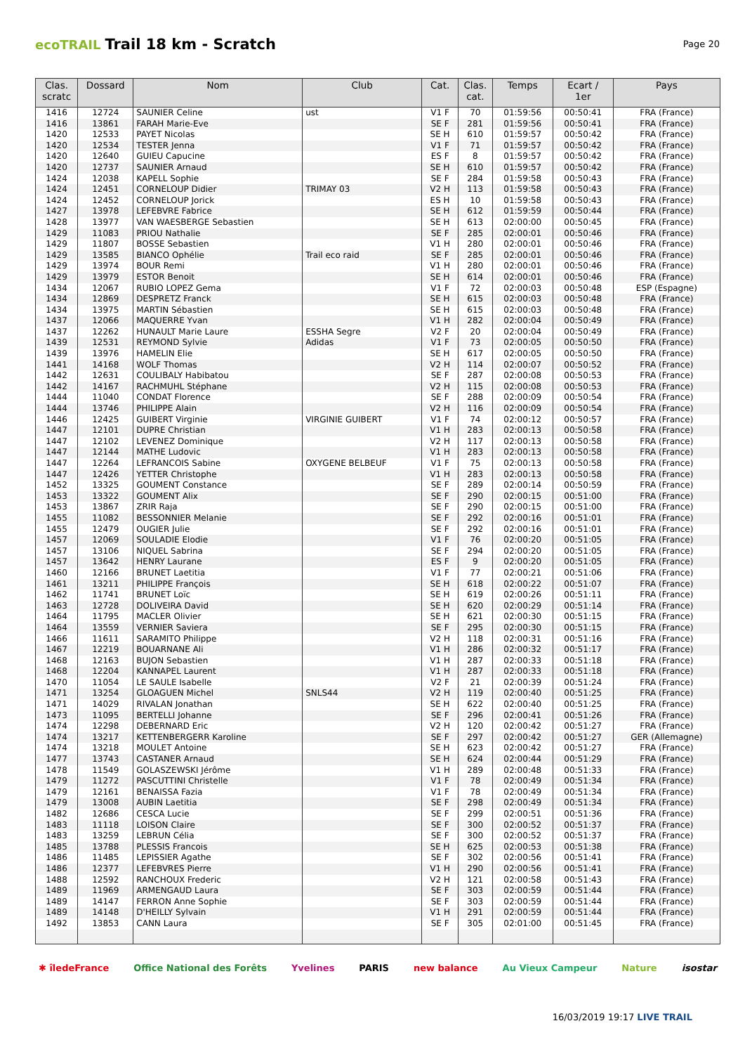ecoTRAIL Trail 18 km - Scratch
Page 20
| Clas. scratc | Dossard | Nom | Club | Cat. | Clas. cat. | Temps | Ecart / 1er | Pays |
| --- | --- | --- | --- | --- | --- | --- | --- | --- |
| 1416 | 12724 | SAUNIER Celine | ust | V1 F | 70 | 01:59:56 | 00:50:41 | FRA (France) |
| 1416 | 13861 | FARAH Marie-Eve | | SE F | 281 | 01:59:56 | 00:50:41 | FRA (France) |
| 1420 | 12533 | PAYET Nicolas | | SE H | 610 | 01:59:57 | 00:50:42 | FRA (France) |
| 1420 | 12534 | TESTER Jenna | | V1 F | 71 | 01:59:57 | 00:50:42 | FRA (France) |
| 1420 | 12640 | GUIEU Capucine | | ES F | 8 | 01:59:57 | 00:50:42 | FRA (France) |
| 1420 | 12737 | SAUNIER Arnaud | | SE H | 610 | 01:59:57 | 00:50:42 | FRA (France) |
| 1424 | 12038 | KAPELL Sophie | | SE F | 284 | 01:59:58 | 00:50:43 | FRA (France) |
| 1424 | 12451 | CORNELOUP Didier | TRIMAY 03 | V2 H | 113 | 01:59:58 | 00:50:43 | FRA (France) |
| 1424 | 12452 | CORNELOUP Jorick | | ES H | 10 | 01:59:58 | 00:50:43 | FRA (France) |
| 1427 | 13978 | LEFEBVRE Fabrice | | SE H | 612 | 01:59:59 | 00:50:44 | FRA (France) |
| 1428 | 13977 | VAN WAESBERGE Sebastien | | SE H | 613 | 02:00:00 | 00:50:45 | FRA (France) |
| 1429 | 11083 | PRIOU Nathalie | | SE F | 285 | 02:00:01 | 00:50:46 | FRA (France) |
| 1429 | 11807 | BOSSE Sebastien | | V1 H | 280 | 02:00:01 | 00:50:46 | FRA (France) |
| 1429 | 13585 | BIANCO Ophélie | Trail eco raid | SE F | 285 | 02:00:01 | 00:50:46 | FRA (France) |
| 1429 | 13974 | BOUR Remi | | V1 H | 280 | 02:00:01 | 00:50:46 | FRA (France) |
| 1429 | 13979 | ESTOR Benoit | | SE H | 614 | 02:00:01 | 00:50:46 | FRA (France) |
| 1434 | 12067 | RUBIO LOPEZ Gema | | V1 F | 72 | 02:00:03 | 00:50:48 | ESP (Espagne) |
| 1434 | 12869 | DESPRETZ Franck | | SE H | 615 | 02:00:03 | 00:50:48 | FRA (France) |
| 1434 | 13975 | MARTIN Sébastien | | SE H | 615 | 02:00:03 | 00:50:48 | FRA (France) |
| 1437 | 12066 | MAQUERRE Yvan | | V1 H | 282 | 02:00:04 | 00:50:49 | FRA (France) |
| 1437 | 12262 | HUNAULT Marie Laure | ESSHA Segre | V2 F | 20 | 02:00:04 | 00:50:49 | FRA (France) |
| 1439 | 12531 | REYMOND Sylvie | Adidas | V1 F | 73 | 02:00:05 | 00:50:50 | FRA (France) |
| 1439 | 13976 | HAMELIN Elie | | SE H | 617 | 02:00:05 | 00:50:50 | FRA (France) |
| 1441 | 14168 | WOLF Thomas | | V2 H | 114 | 02:00:07 | 00:50:52 | FRA (France) |
| 1442 | 12631 | COULIBALY Habibatou | | SE F | 287 | 02:00:08 | 00:50:53 | FRA (France) |
| 1442 | 14167 | RACHMUHL Stéphane | | V2 H | 115 | 02:00:08 | 00:50:53 | FRA (France) |
| 1444 | 11040 | CONDAT Florence | | SE F | 288 | 02:00:09 | 00:50:54 | FRA (France) |
| 1444 | 13746 | PHILIPPE Alain | | V2 H | 116 | 02:00:09 | 00:50:54 | FRA (France) |
| 1446 | 12425 | GUIBERT Virginie | VIRGINIE GUIBERT | V1 F | 74 | 02:00:12 | 00:50:57 | FRA (France) |
| 1447 | 12101 | DUPRE Christian | | V1 H | 283 | 02:00:13 | 00:50:58 | FRA (France) |
| 1447 | 12102 | LEVENEZ Dominique | | V2 H | 117 | 02:00:13 | 00:50:58 | FRA (France) |
| 1447 | 12144 | MATHE Ludovic | | V1 H | 283 | 02:00:13 | 00:50:58 | FRA (France) |
| 1447 | 12264 | LEFRANCOIS Sabine | OXYGENE BELBEUF | V1 F | 75 | 02:00:13 | 00:50:58 | FRA (France) |
| 1447 | 12426 | YETTER Christophe | | V1 H | 283 | 02:00:13 | 00:50:58 | FRA (France) |
| 1452 | 13325 | GOUMENT Constance | | SE F | 289 | 02:00:14 | 00:50:59 | FRA (France) |
| 1453 | 13322 | GOUMENT Alix | | SE F | 290 | 02:00:15 | 00:51:00 | FRA (France) |
| 1453 | 13867 | ZRIR Raja | | SE F | 290 | 02:00:15 | 00:51:00 | FRA (France) |
| 1455 | 11082 | BESSONNIER Melanie | | SE F | 292 | 02:00:16 | 00:51:01 | FRA (France) |
| 1455 | 12479 | OUGIER Julie | | SE F | 292 | 02:00:16 | 00:51:01 | FRA (France) |
| 1457 | 12069 | SOULADIE Elodie | | V1 F | 76 | 02:00:20 | 00:51:05 | FRA (France) |
| 1457 | 13106 | NIQUEL Sabrina | | SE F | 294 | 02:00:20 | 00:51:05 | FRA (France) |
| 1457 | 13642 | HENRY Laurane | | ES F | 9 | 02:00:20 | 00:51:05 | FRA (France) |
| 1460 | 12166 | BRUNET Laetitia | | V1 F | 77 | 02:00:21 | 00:51:06 | FRA (France) |
| 1461 | 13211 | PHILIPPE François | | SE H | 618 | 02:00:22 | 00:51:07 | FRA (France) |
| 1462 | 11741 | BRUNET Loïc | | SE H | 619 | 02:00:26 | 00:51:11 | FRA (France) |
| 1463 | 12728 | DOLIVEIRA David | | SE H | 620 | 02:00:29 | 00:51:14 | FRA (France) |
| 1464 | 11795 | MACLER Olivier | | SE H | 621 | 02:00:30 | 00:51:15 | FRA (France) |
| 1464 | 13559 | VERNIER Saviera | | SE F | 295 | 02:00:30 | 00:51:15 | FRA (France) |
| 1466 | 11611 | SARAMITO Philippe | | V2 H | 118 | 02:00:31 | 00:51:16 | FRA (France) |
| 1467 | 12219 | BOUARNANE Ali | | V1 H | 286 | 02:00:32 | 00:51:17 | FRA (France) |
| 1468 | 12163 | BUJON Sebastien | | V1 H | 287 | 02:00:33 | 00:51:18 | FRA (France) |
| 1468 | 12204 | KANNAPEL Laurent | | V1 H | 287 | 02:00:33 | 00:51:18 | FRA (France) |
| 1470 | 11054 | LE SAULE Isabelle | | V2 F | 21 | 02:00:39 | 00:51:24 | FRA (France) |
| 1471 | 13254 | GLOAGUEN Michel | SNLS44 | V2 H | 119 | 02:00:40 | 00:51:25 | FRA (France) |
| 1471 | 14029 | RIVALAN Jonathan | | SE H | 622 | 02:00:40 | 00:51:25 | FRA (France) |
| 1473 | 11095 | BERTELLI Johanne | | SE F | 296 | 02:00:41 | 00:51:26 | FRA (France) |
| 1474 | 12298 | DEBERNARD Eric | | V2 H | 120 | 02:00:42 | 00:51:27 | FRA (France) |
| 1474 | 13217 | KETTENBERGERR Karoline | | SE F | 297 | 02:00:42 | 00:51:27 | GER (Allemagne) |
| 1474 | 13218 | MOULET Antoine | | SE H | 623 | 02:00:42 | 00:51:27 | FRA (France) |
| 1477 | 13743 | CASTANER Arnaud | | SE H | 624 | 02:00:44 | 00:51:29 | FRA (France) |
| 1478 | 11549 | GOLASZEWSKI Jérôme | | V1 H | 289 | 02:00:48 | 00:51:33 | FRA (France) |
| 1479 | 11272 | PASCUTTINI Christelle | | V1 F | 78 | 02:00:49 | 00:51:34 | FRA (France) |
| 1479 | 12161 | BENAISSA Fazia | | V1 F | 78 | 02:00:49 | 00:51:34 | FRA (France) |
| 1479 | 13008 | AUBIN Laetitia | | SE F | 298 | 02:00:49 | 00:51:34 | FRA (France) |
| 1482 | 12686 | CESCA Lucie | | SE F | 299 | 02:00:51 | 00:51:36 | FRA (France) |
| 1483 | 11118 | LOISON Claire | | SE F | 300 | 02:00:52 | 00:51:37 | FRA (France) |
| 1483 | 13259 | LEBRUN Célia | | SE F | 300 | 02:00:52 | 00:51:37 | FRA (France) |
| 1485 | 13788 | PLESSIS Francois | | SE H | 625 | 02:00:53 | 00:51:38 | FRA (France) |
| 1486 | 11485 | LEPISSIER Agathe | | SE F | 302 | 02:00:56 | 00:51:41 | FRA (France) |
| 1486 | 12377 | LEFEBVRES Pierre | | V1 H | 290 | 02:00:56 | 00:51:41 | FRA (France) |
| 1488 | 12592 | RANCHOUX Frederic | | V2 H | 121 | 02:00:58 | 00:51:43 | FRA (France) |
| 1489 | 11969 | ARMENGAUD Laura | | SE F | 303 | 02:00:59 | 00:51:44 | FRA (France) |
| 1489 | 14147 | FERRON Anne Sophie | | SE F | 303 | 02:00:59 | 00:51:44 | FRA (France) |
| 1489 | 14148 | D'HEILLY Sylvain | | V1 H | 291 | 02:00:59 | 00:51:44 | FRA (France) |
| 1492 | 13853 | CANN Laura | | SE F | 305 | 02:01:00 | 00:51:45 | FRA (France) |
✱ îledeFrance Office National des Forêts Yvelines PARIS new balance Au Vieux Campeur Nature isostar
16/03/2019 19:17 LIVE TRAIL